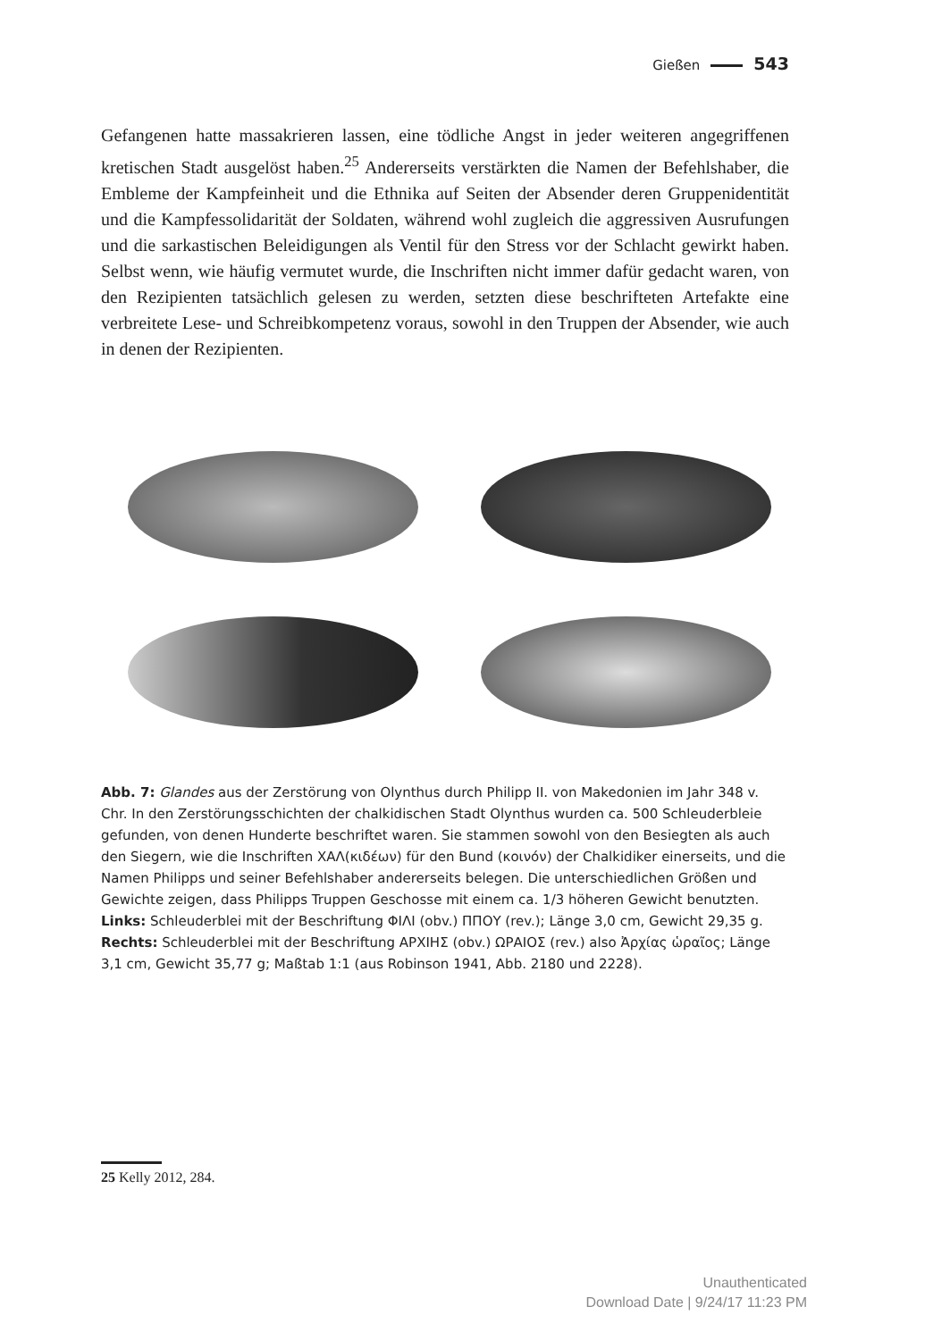Gießen 543
Gefangenen hatte massakrieren lassen, eine tödliche Angst in jeder weiteren angegriffenen kretischen Stadt ausgelöst haben.<sup>25</sup> Andererseits verstärkten die Namen der Befehlshaber, die Embleme der Kampfeinheit und die Ethnika auf Seiten der Absender deren Gruppenidentität und die Kampfessolidarität der Soldaten, während wohl zugleich die aggressiven Ausrufungen und die sarkastischen Beleidigungen als Ventil für den Stress vor der Schlacht gewirkt haben. Selbst wenn, wie häufig vermutet wurde, die Inschriften nicht immer dafür gedacht waren, von den Rezipienten tatsächlich gelesen zu werden, setzten diese beschrifteten Artefakte eine verbreitete Lese- und Schreibkompetenz voraus, sowohl in den Truppen der Absender, wie auch in denen der Rezipienten.
Abb. 7: Glandes aus der Zerstörung von Olynthus durch Philipp II. von Makedonien im Jahr 348 v. Chr. In den Zerstörungsschichten der chalkidischen Stadt Olynthus wurden ca. 500 Schleuderbleie gefunden, von denen Hunderte beschriftet waren. Sie stammen sowohl von den Besiegten als auch den Siegern, wie die Inschriften ΧΑΛ(κιδέων) für den Bund (κοινόν) der Chalkidiker einerseits, und die Namen Philipps und seiner Befehlshaber andererseits belegen. Die unterschiedlichen Größen und Gewichte zeigen, dass Philipps Truppen Geschosse mit einem ca. 1/3 höheren Gewicht benutzten. Links: Schleuderblei mit der Beschriftung ΦΙΛΙ (obv.) ΠΠΟΥ (rev.); Länge 3,0 cm, Gewicht 29,35 g. Rechts: Schleuderblei mit der Beschriftung ΑΡΧΙΗΣ (obv.) ΩΡΑΙΟΣ (rev.) also Ἀρχίας ὡραῖος; Länge 3,1 cm, Gewicht 35,77 g; Maßtab 1:1 (aus Robinson 1941, Abb. 2180 und 2228).
25 Kelly 2012, 284.
Unauthenticated
Download Date | 9/24/17 11:23 PM